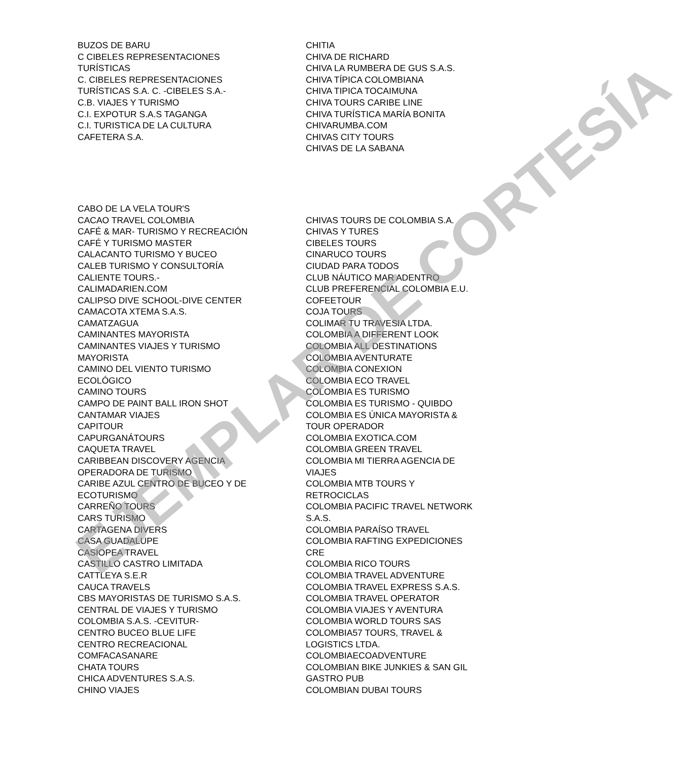BUZOS DE BARU
C CIBELES REPRESENTACIONES
TURÍSTICAS
C. CIBELES REPRESENTACIONES
TURÍSTICAS S.A. C. -CIBELES S.A.-
C.B. VIAJES Y TURISMO
C.I. EXPOTUR S.A.S TAGANGA
C.I. TURISTICA DE LA CULTURA
CAFETERA S.A.
CHITIA
CHIVA DE RICHARD
CHIVA LA RUMBERA DE GUS S.A.S.
CHIVA TÍPICA COLOMBIANA
CHIVA TIPICA TOCAIMUNA
CHIVA TOURS CARIBE LINE
CHIVA TURÍSTICA MARÍA BONITA
CHIVARUMBA.COM
CHIVAS CITY TOURS
CHIVAS DE LA SABANA
CABO DE LA VELA TOUR'S
CACAO TRAVEL COLOMBIA
CAFÉ & MAR- TURISMO Y RECREACIÓN
CAFÉ Y TURISMO MASTER
CALACANTO TURISMO Y BUCEO
CALEB TURISMO Y CONSULTORÍA
CALIENTE TOURS.-
CALIMADARIEN.COM
CALIPSO DIVE SCHOOL-DIVE CENTER
CAMACOTA XTEMA S.A.S.
CAMATZAGUA
CAMINANTES MAYORISTA
CAMINANTES VIAJES Y TURISMO
MAYORISTA
CAMINO DEL VIENTO TURISMO
ECOLÓGICO
CAMINO TOURS
CAMPO DE PAINT BALL IRON SHOT
CANTAMAR VIAJES
CAPITOUR
CAPURGANÁTOURS
CAQUETA TRAVEL
CARIBBEAN DISCOVERY AGENCIA
OPERADORA DE TURISMO
CARIBE AZUL CENTRO DE BUCEO Y DE
ECOTURISMO
CARREÑO TOURS
CARS TURISMO
CARTAGENA DIVERS
CASA GUADALUPE
CASIOPEA TRAVEL
CASTILLO CASTRO LIMITADA
CATTLEYA S.E.R
CAUCA TRAVELS
CBS MAYORISTAS DE TURISMO S.A.S.
CENTRAL DE VIAJES Y TURISMO
COLOMBIA S.A.S. -CEVITUR-
CENTRO BUCEO BLUE LIFE
CENTRO RECREACIONAL
COMFACASANARE
CHATA TOURS
CHICA ADVENTURES S.A.S.
CHINO VIAJES
CHIVAS TOURS DE COLOMBIA S.A.
CHIVAS Y TURES
CIBELES TOURS
CINARUCO TOURS
CIUDAD PARA TODOS
CLUB NÁUTICO MAR ADENTRO
CLUB PREFERENCIAL COLOMBIA E.U.
COFEETOUR
COJA TOURS
COLIMAR TU TRAVESIA LTDA.
COLOMBIA A DIFFERENT LOOK
COLOMBIA ALL DESTINATIONS
COLOMBIA AVENTURATE
COLOMBIA CONEXION
COLOMBIA ECO TRAVEL
COLOMBIA ES TURISMO
COLOMBIA ES TURISMO - QUIBDO
COLOMBIA ES ÚNICA MAYORISTA &
TOUR OPERADOR
COLOMBIA EXOTICA.COM
COLOMBIA GREEN TRAVEL
COLOMBIA MI TIERRA AGENCIA DE
VIAJES
COLOMBIA MTB TOURS Y
RETROCICLAS
COLOMBIA PACIFIC TRAVEL NETWORK
S.A.S.
COLOMBIA PARAÍSO TRAVEL
COLOMBIA RAFTING EXPEDICIONES
CRE
COLOMBIA RICO TOURS
COLOMBIA TRAVEL ADVENTURE
COLOMBIA TRAVEL EXPRESS S.A.S.
COLOMBIA TRAVEL OPERATOR
COLOMBIA VIAJES Y AVENTURA
COLOMBIA WORLD TOURS SAS
COLOMBIA57 TOURS, TRAVEL &
LOGISTICS LTDA.
COLOMBIAECOADVENTURE
COLOMBIAN BIKE JUNKIES & SAN GIL
GASTRO PUB
COLOMBIAN DUBAI TOURS
EJEMPLAR DE CORTESÍA